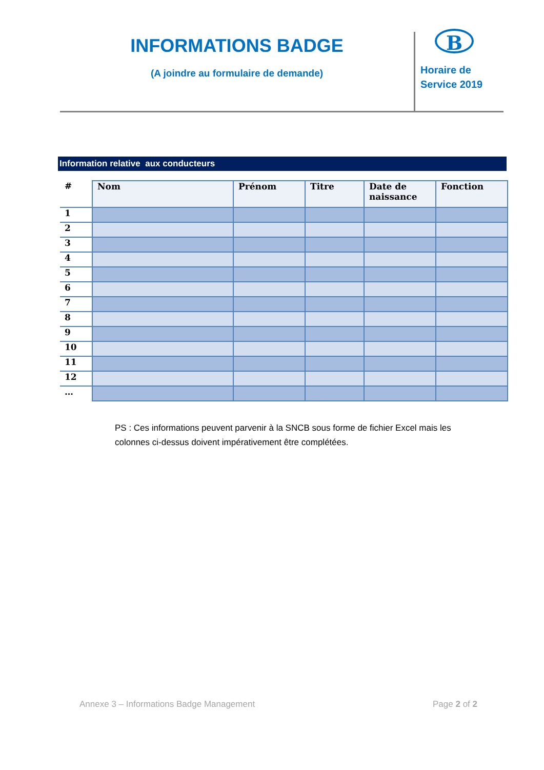INFORMATIONS BADGE
(A joindre au formulaire de demande)
B
Horaire de
Service 2019
Information relative aux conducteurs
| # | Nom | Prénom | Titre | Date de naissance | Fonction |
| --- | --- | --- | --- | --- | --- |
| 1 | | | | | |
| 2 | | | | | |
| 3 | | | | | |
| 4 | | | | | |
| 5 | | | | | |
| 6 | | | | | |
| 7 | | | | | |
| 8 | | | | | |
| 9 | | | | | |
| 10 | | | | | |
| 11 | | | | | |
| 12 | | | | | |
| … | | | | | |
PS : Ces informations peuvent parvenir à la SNCB sous forme de fichier Excel mais les colonnes ci-dessus doivent impérativement être complétées.
Annexe 3 – Informations Badge Management Page 2 of 2